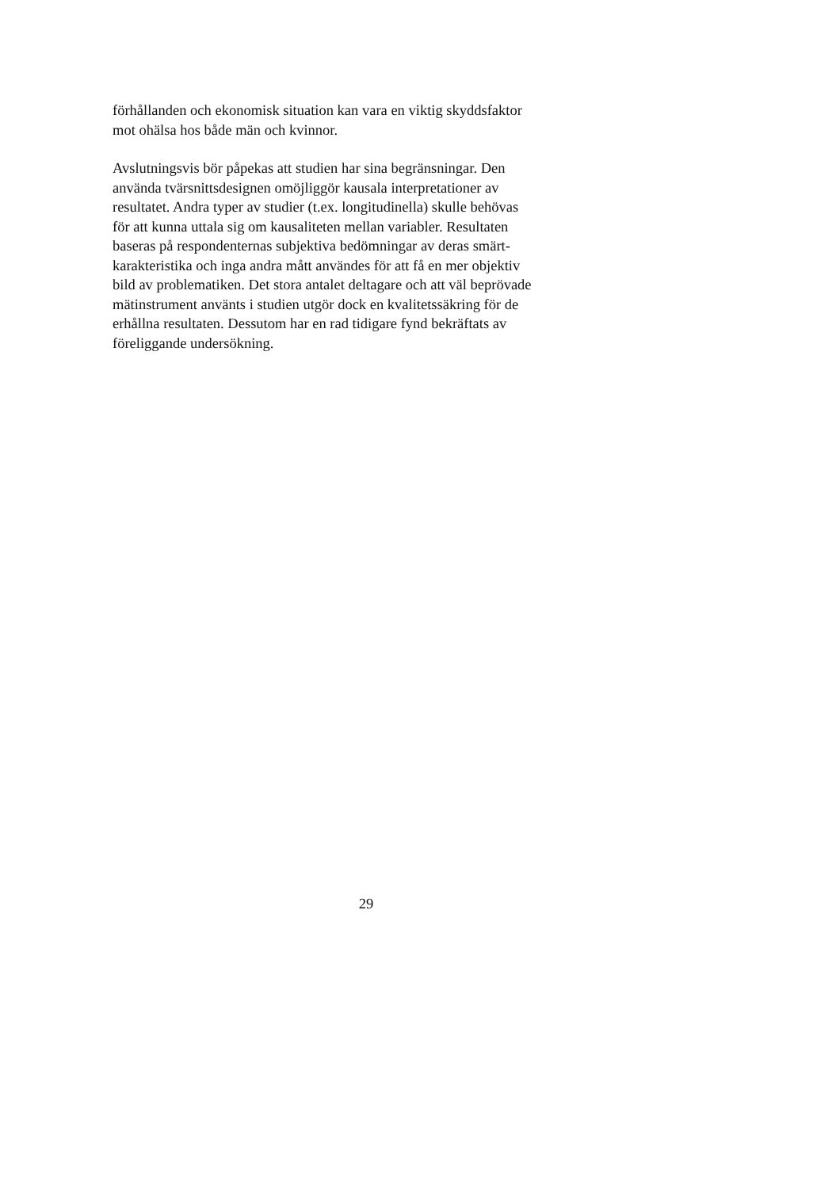förhållanden och ekonomisk situation kan vara en viktig skyddsfaktor
mot ohälsa hos både män och kvinnor.
Avslutningsvis bör påpekas att studien har sina begränsningar. Den
använda tvärsnittsdesignen omöjliggör kausala interpretationer av
resultatet. Andra typer av studier (t.ex. longitudinella) skulle behövas
för att kunna uttala sig om kausaliteten mellan variabler. Resultaten
baseras på respondenternas subjektiva bedömningar av deras smärt-
karakteristika och inga andra mått användes för att få en mer objektiv
bild av problematiken. Det stora antalet deltagare och att väl beprövade
mätinstrument använts i studien utgör dock en kvalitetssäkring för de
erhållna resultaten. Dessutom har en rad tidigare fynd bekräftats av
föreliggande undersökning.
29